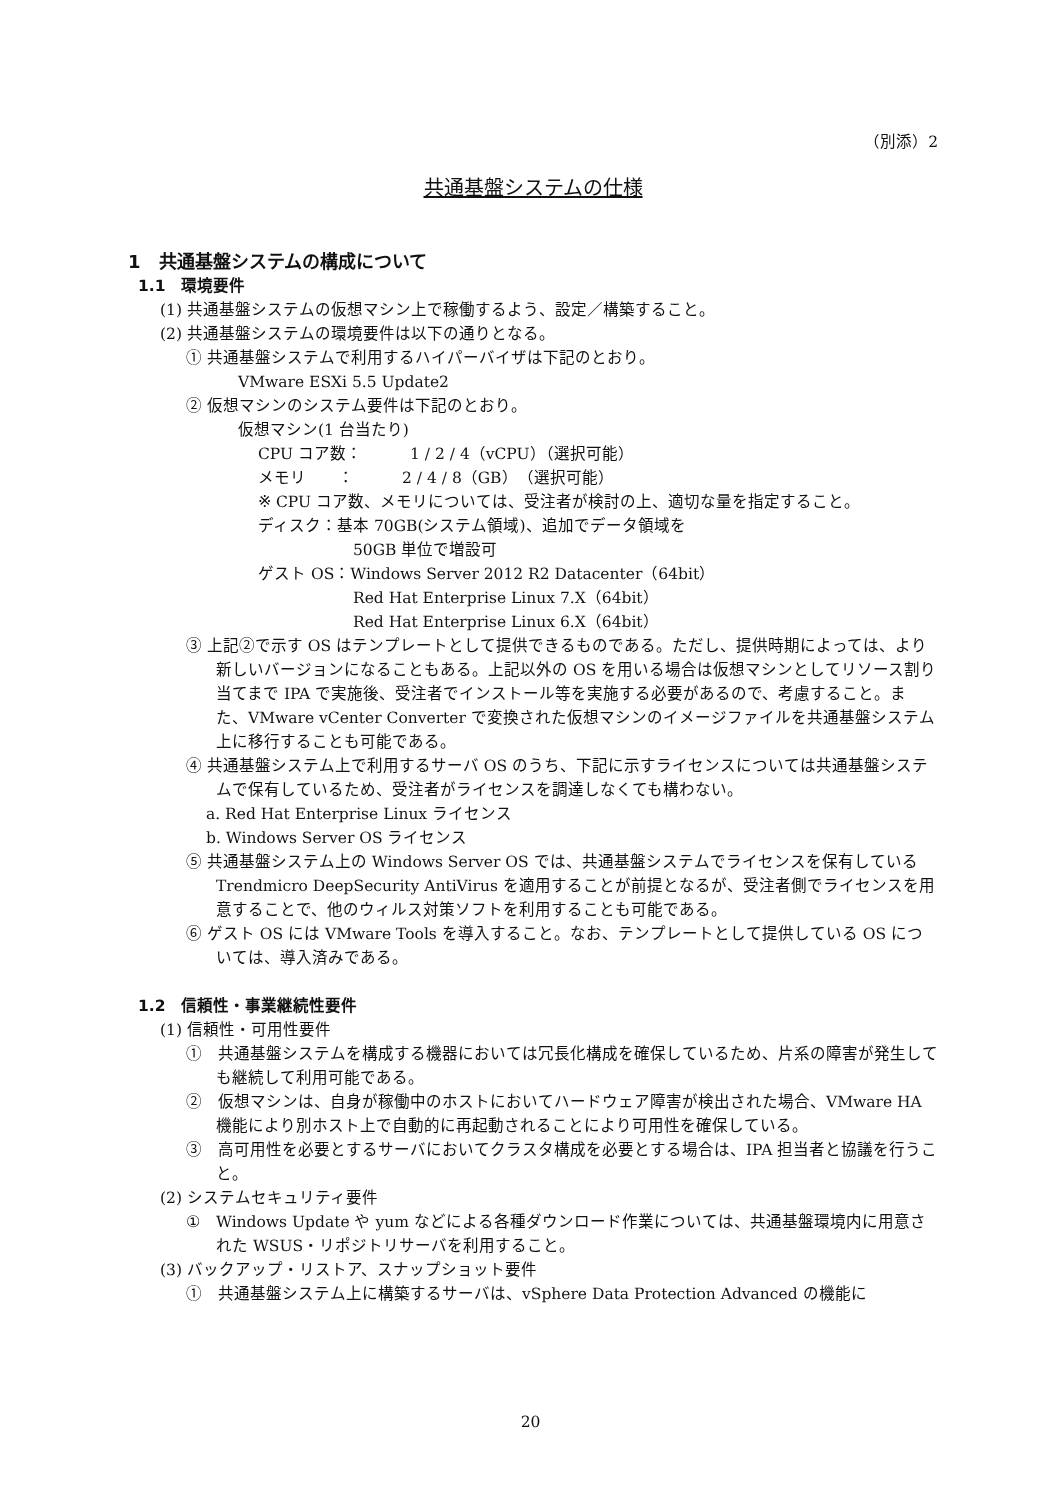（別添）2
共通基盤システムの仕様
1　共通基盤システムの構成について
1.1　環境要件
(1) 共通基盤システムの仮想マシン上で稼働するよう、設定／構築すること。
(2) 共通基盤システムの環境要件は以下の通りとなる。
① 共通基盤システムで利用するハイパーバイザは下記のとおり。
VMware ESXi 5.5 Update2
② 仮想マシンのシステム要件は下記のとおり。
仮想マシン(1 台当たり)
CPU コア数：　　　1 / 2 / 4（vCPU）（選択可能）
メモリ　　：　　　2 / 4 / 8（GB）（選択可能）
※ CPU コア数、メモリについては、受注者が検討の上、適切な量を指定すること。
ディスク：基本 70GB(システム領域)、追加でデータ領域を
50GB 単位で増設可
ゲスト OS：Windows Server 2012 R2 Datacenter（64bit）
Red Hat Enterprise Linux 7.X（64bit）
Red Hat Enterprise Linux 6.X（64bit）
③ 上記②で示す OS はテンプレートとして提供できるものである。ただし、提供時期によっては、より新しいバージョンになることもある。上記以外の OS を用いる場合は仮想マシンとしてリソース割り当てまで IPA で実施後、受注者でインストール等を実施する必要があるので、考慮すること。また、VMware vCenter Converter で変換された仮想マシンのイメージファイルを共通基盤システム上に移行することも可能である。
④ 共通基盤システム上で利用するサーバ OS のうち、下記に示すライセンスについては共通基盤システムで保有しているため、受注者がライセンスを調達しなくても構わない。
a. Red Hat Enterprise Linux ライセンス
b. Windows Server OS ライセンス
⑤ 共通基盤システム上の Windows Server OS では、共通基盤システムでライセンスを保有している Trendmicro DeepSecurity AntiVirus を適用することが前提となるが、受注者側でライセンスを用意することで、他のウィルス対策ソフトを利用することも可能である。
⑥ ゲスト OS には VMware Tools を導入すること。なお、テンプレートとして提供している OS については、導入済みである。
1.2　信頼性・事業継続性要件
(1) 信頼性・可用性要件
①　共通基盤システムを構成する機器においては冗長化構成を確保しているため、片系の障害が発生しても継続して利用可能である。
②　仮想マシンは、自身が稼働中のホストにおいてハードウェア障害が検出された場合、VMware HA 機能により別ホスト上で自動的に再起動されることにより可用性を確保している。
③　高可用性を必要とするサーバにおいてクラスタ構成を必要とする場合は、IPA 担当者と協議を行うこと。
(2) システムセキュリティ要件
①　Windows Update や yum などによる各種ダウンロード作業については、共通基盤環境内に用意された WSUS・リポジトリサーバを利用すること。
(3) バックアップ・リストア、スナップショット要件
①　共通基盤システム上に構築するサーバは、vSphere Data Protection Advanced の機能に
20